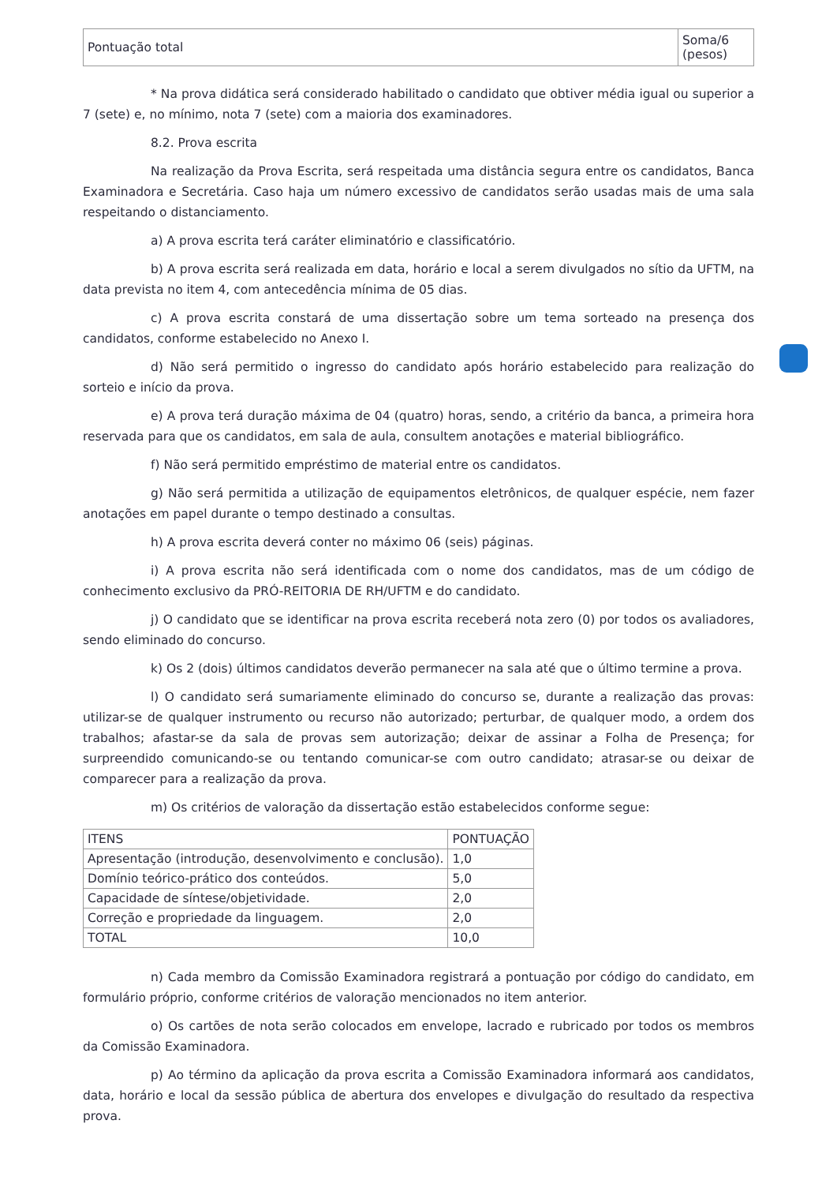| Pontuação total | Soma/6 (pesos) |
* Na prova didática será considerado habilitado o candidato que obtiver média igual ou superior a 7 (sete) e, no mínimo, nota 7 (sete) com a maioria dos examinadores.
8.2. Prova escrita
Na realização da Prova Escrita, será respeitada uma distância segura entre os candidatos, Banca Examinadora e Secretária. Caso haja um número excessivo de candidatos serão usadas mais de uma sala respeitando o distanciamento.
a) A prova escrita terá caráter eliminatório e classificatório.
b) A prova escrita será realizada em data, horário e local a serem divulgados no sítio da UFTM, na data prevista no item 4, com antecedência mínima de 05 dias.
c) A prova escrita constará de uma dissertação sobre um tema sorteado na presença dos candidatos, conforme estabelecido no Anexo I.
d) Não será permitido o ingresso do candidato após horário estabelecido para realização do sorteio e início da prova.
e) A prova terá duração máxima de 04 (quatro) horas, sendo, a critério da banca, a primeira hora reservada para que os candidatos, em sala de aula, consultem anotações e material bibliográfico.
f) Não será permitido empréstimo de material entre os candidatos.
g) Não será permitida a utilização de equipamentos eletrônicos, de qualquer espécie, nem fazer anotações em papel durante o tempo destinado a consultas.
h) A prova escrita deverá conter no máximo 06 (seis) páginas.
i) A prova escrita não será identificada com o nome dos candidatos, mas de um código de conhecimento exclusivo da PRÓ-REITORIA DE RH/UFTM e do candidato.
j) O candidato que se identificar na prova escrita receberá nota zero (0) por todos os avaliadores, sendo eliminado do concurso.
k) Os 2 (dois) últimos candidatos deverão permanecer na sala até que o último termine a prova.
l) O candidato será sumariamente eliminado do concurso se, durante a realização das provas: utilizar-se de qualquer instrumento ou recurso não autorizado; perturbar, de qualquer modo, a ordem dos trabalhos; afastar-se da sala de provas sem autorização; deixar de assinar a Folha de Presença; for surpreendido comunicando-se ou tentando comunicar-se com outro candidato; atrasar-se ou deixar de comparecer para a realização da prova.
m) Os critérios de valoração da dissertação estão estabelecidos conforme segue:
| ITENS | PONTUAÇÃO |
| Apresentação (introdução, desenvolvimento e conclusão). | 1,0 |
| Domínio teórico-prático dos conteúdos. | 5,0 |
| Capacidade de síntese/objetividade. | 2,0 |
| Correção e propriedade da linguagem. | 2,0 |
| TOTAL | 10,0 |
n) Cada membro da Comissão Examinadora registrará a pontuação por código do candidato, em formulário próprio, conforme critérios de valoração mencionados no item anterior.
o) Os cartões de nota serão colocados em envelope, lacrado e rubricado por todos os membros da Comissão Examinadora.
p) Ao término da aplicação da prova escrita a Comissão Examinadora informará aos candidatos, data, horário e local da sessão pública de abertura dos envelopes e divulgação do resultado da respectiva prova.